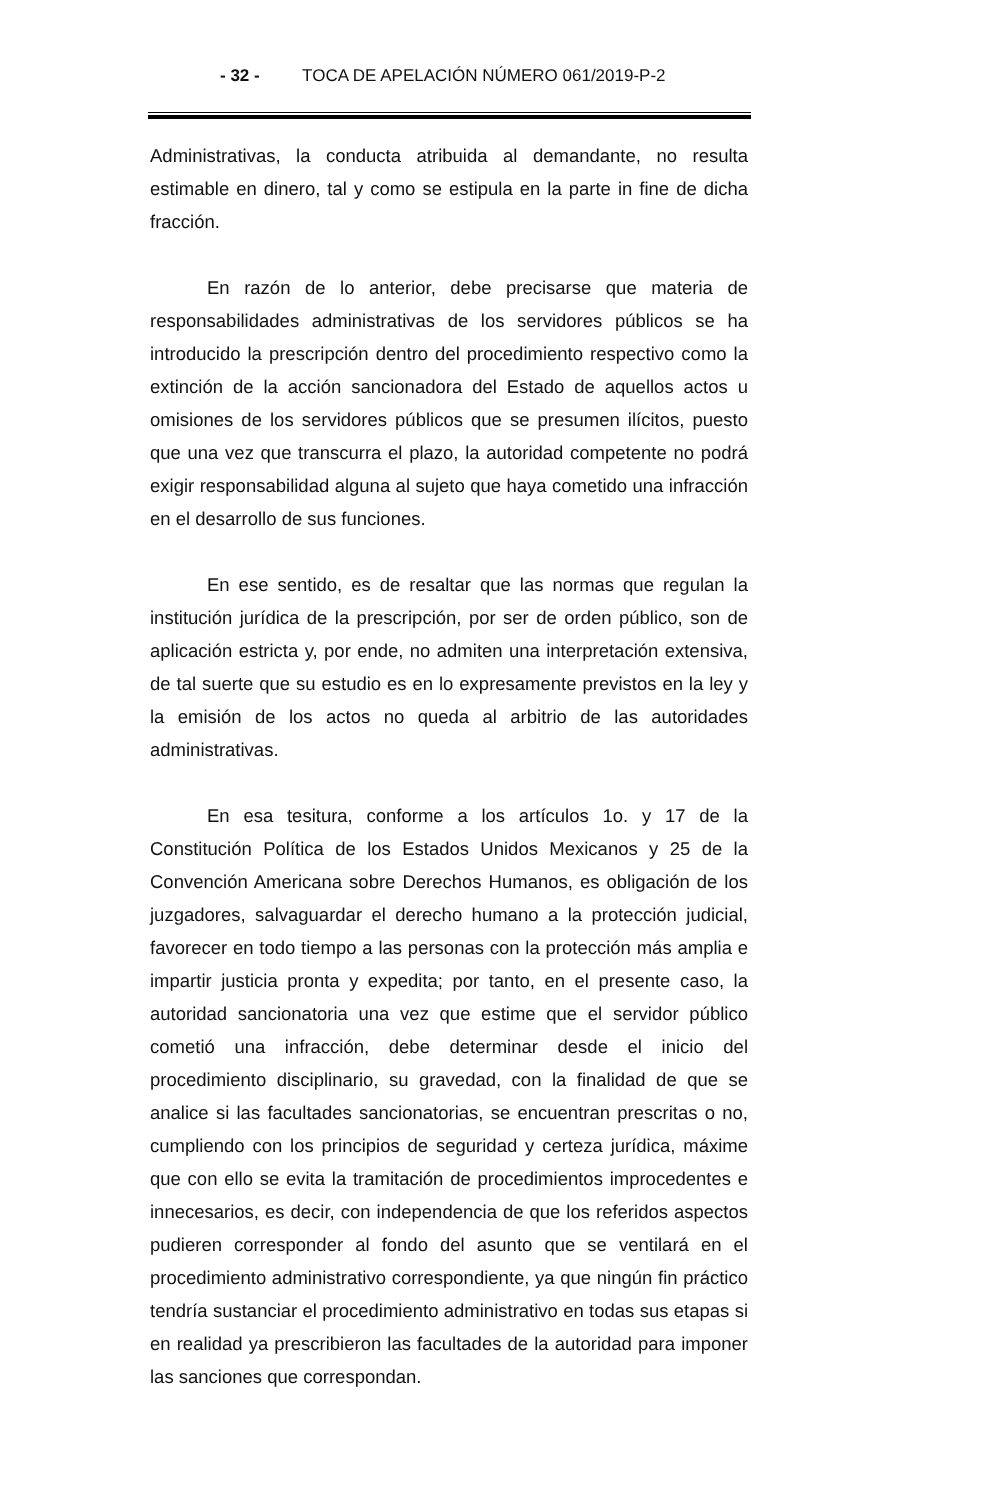- 32 - TOCA DE APELACIÓN NÚMERO 061/2019-P-2
Administrativas, la conducta atribuida al demandante, no resulta estimable en dinero, tal y como se estipula en la parte in fine de dicha fracción.
En razón de lo anterior, debe precisarse que materia de responsabilidades administrativas de los servidores públicos se ha introducido la prescripción dentro del procedimiento respectivo como la extinción de la acción sancionadora del Estado de aquellos actos u omisiones de los servidores públicos que se presumen ilícitos, puesto que una vez que transcurra el plazo, la autoridad competente no podrá exigir responsabilidad alguna al sujeto que haya cometido una infracción en el desarrollo de sus funciones.
En ese sentido, es de resaltar que las normas que regulan la institución jurídica de la prescripción, por ser de orden público, son de aplicación estricta y, por ende, no admiten una interpretación extensiva, de tal suerte que su estudio es en lo expresamente previstos en la ley y la emisión de los actos no queda al arbitrio de las autoridades administrativas.
En esa tesitura, conforme a los artículos 1o. y 17 de la Constitución Política de los Estados Unidos Mexicanos y 25 de la Convención Americana sobre Derechos Humanos, es obligación de los juzgadores, salvaguardar el derecho humano a la protección judicial, favorecer en todo tiempo a las personas con la protección más amplia e impartir justicia pronta y expedita; por tanto, en el presente caso, la autoridad sancionatoria una vez que estime que el servidor público cometió una infracción, debe determinar desde el inicio del procedimiento disciplinario, su gravedad, con la finalidad de que se analice si las facultades sancionatorias, se encuentran prescritas o no, cumpliendo con los principios de seguridad y certeza jurídica, máxime que con ello se evita la tramitación de procedimientos improcedentes e innecesarios, es decir, con independencia de que los referidos aspectos pudieren corresponder al fondo del asunto que se ventilará en el procedimiento administrativo correspondiente, ya que ningún fin práctico tendría sustanciar el procedimiento administrativo en todas sus etapas si en realidad ya prescribieron las facultades de la autoridad para imponer las sanciones que correspondan.